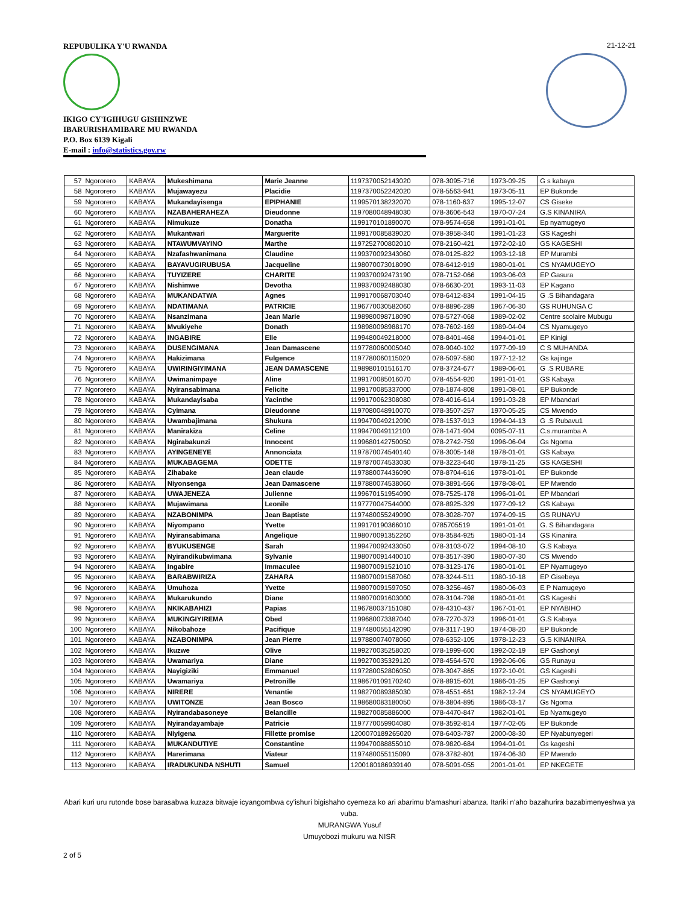REPUBULIKA Y'U RWANDA
IKIGO CY'IGIHUGU GISHINZWE
IBARURISHAMIBARE MU RWANDA
P.O. Box 6139 Kigali
E-mail : info@statistics.gov.rw
21-12-21
| 57 | Ngororero | KABAYA | Mukeshimana | Marie Jeanne | 1197370052143020 | 078-3095-716 | 1973-09-25 | G s kabaya |
| 58 | Ngororero | KABAYA | Mujawayezu | Placidie | 1197370052242020 | 078-5563-941 | 1973-05-11 | EP Bukonde |
| 59 | Ngororero | KABAYA | Mukandayisenga | EPIPHANIE | 1199570138232070 | 078-1160-637 | 1995-12-07 | CS Giseke |
| 60 | Ngororero | KABAYA | NZABAHERAHEZA | Dieudonne | 1197080048948030 | 078-3606-543 | 1970-07-24 | G.S KINANIRA |
| 61 | Ngororero | KABAYA | Nimukuze | Donatha | 1199170101890070 | 078-9574-658 | 1991-01-01 | Ep nyamugeyo |
| 62 | Ngororero | KABAYA | Mukantwari | Marguerite | 1199170085839020 | 078-3958-340 | 1991-01-23 | GS Kageshi |
| 63 | Ngororero | KABAYA | NTAWUMVAYINO | Marthe | 1197252700802010 | 078-2160-421 | 1972-02-10 | GS KAGESHI |
| 64 | Ngororero | KABAYA | Nzafashwanimana | Claudine | 1199370092343060 | 078-0125-822 | 1993-12-18 | EP Murambi |
| 65 | Ngororero | KABAYA | BAYAVUGIRUBUSA | Jacqueline | 1198070073018090 | 078-6412-919 | 1980-01-01 | CS NYAMUGEYO |
| 66 | Ngororero | KABAYA | TUYIZERE | CHARITE | 1199370092473190 | 078-7152-066 | 1993-06-03 | EP Gasura |
| 67 | Ngororero | KABAYA | Nishimwe | Devotha | 1199370092488030 | 078-6630-201 | 1993-11-03 | EP Kagano |
| 68 | Ngororero | KABAYA | MUKANDATWA | Agnes | 1199170068703040 | 078-6412-834 | 1991-04-15 | G .S Bihandagara |
| 69 | Ngororero | KABAYA | NDATIMANA | PATRICIE | 1196770030582060 | 078-8896-289 | 1967-06-30 | GS RUHUNGA C |
| 70 | Ngororero | KABAYA | Nsanzimana | Jean Marie | 1198980098718090 | 078-5727-068 | 1989-02-02 | Centre scolaire Mubugu |
| 71 | Ngororero | KABAYA | Mvukiyehe | Donath | 1198980098988170 | 078-7602-169 | 1989-04-04 | CS Nyamugeyo |
| 72 | Ngororero | KABAYA | INGABIRE | Elie | 1199480049218000 | 078-8401-468 | 1994-01-01 | EP Kinigi |
| 73 | Ngororero | KABAYA | DUSENGIMANA | Jean Damascene | 1197780060005040 | 078-9040-102 | 1977-09-19 | C S MUHANDA |
| 74 | Ngororero | KABAYA | Hakizimana | Fulgence | 1197780060115020 | 078-5097-580 | 1977-12-12 | Gs kajinge |
| 75 | Ngororero | KABAYA | UWIRINGIYIMANA | JEAN DAMASCENE | 1198980101516170 | 078-3724-677 | 1989-06-01 | G .S RUBARE |
| 76 | Ngororero | KABAYA | Uwimanimpaye | Aline | 1199170085016070 | 078-4554-920 | 1991-01-01 | GS Kabaya |
| 77 | Ngororero | KABAYA | Nyiransabimana | Felicite | 1199170085337000 | 078-1874-808 | 1991-08-01 | EP Bukonde |
| 78 | Ngororero | KABAYA | Mukandayisaba | Yacinthe | 1199170062308080 | 078-4016-614 | 1991-03-28 | EP Mbandari |
| 79 | Ngororero | KABAYA | Cyimana | Dieudonne | 1197080048910070 | 078-3507-257 | 1970-05-25 | CS Mwendo |
| 80 | Ngororero | KABAYA | Uwambajimana | Shukura | 1199470049212090 | 078-1537-913 | 1994-04-13 | G .S Rubavu1 |
| 81 | Ngororero | KABAYA | Manirakiza | Celine | 1199470049112100 | 078-1471-904 | 0095-07-11 | C.s.muramba A |
| 82 | Ngororero | KABAYA | Ngirabakunzi | Innocent | 1199680142750050 | 078-2742-759 | 1996-06-04 | Gs Ngoma |
| 83 | Ngororero | KABAYA | AYINGENEYE | Annonciata | 1197870074540140 | 078-3005-148 | 1978-01-01 | GS Kabaya |
| 84 | Ngororero | KABAYA | MUKABAGEMA | ODETTE | 1197870074533030 | 078-3223-640 | 1978-11-25 | GS KAGESHI |
| 85 | Ngororero | KABAYA | Zihabake | Jean claude | 1197880074436090 | 078-8704-616 | 1978-01-01 | EP Bukonde |
| 86 | Ngororero | KABAYA | Niyonsenga | Jean Damascene | 1197880074538060 | 078-3891-566 | 1978-08-01 | EP Mwendo |
| 87 | Ngororero | KABAYA | UWAJENEZA | Julienne | 1199670151954090 | 078-7525-178 | 1996-01-01 | EP Mbandari |
| 88 | Ngororero | KABAYA | Mujawimana | Leonile | 1197770047544000 | 078-8925-329 | 1977-09-12 | GS Kabaya |
| 89 | Ngororero | KABAYA | NZABONIMPA | Jean Baptiste | 1197480055249090 | 078-3028-707 | 1974-09-15 | GS RUNAYU |
| 90 | Ngororero | KABAYA | Niyompano | Yvette | 1199170190366010 | 0785705519 | 1991-01-01 | G. S Bihandagara |
| 91 | Ngororero | KABAYA | Nyiransabimana | Angelique | 1198070091352260 | 078-3584-925 | 1980-01-14 | GS Kinanira |
| 92 | Ngororero | KABAYA | BYUKUSENGE | Sarah | 1199470092433050 | 078-3103-072 | 1994-08-10 | G.S Kabaya |
| 93 | Ngororero | KABAYA | Nyirandikubwimana | Sylvanie | 1198070091440010 | 078-3517-390 | 1980-07-30 | CS Mwendo |
| 94 | Ngororero | KABAYA | Ingabire | Immaculee | 1198070091521010 | 078-3123-176 | 1980-01-01 | EP Nyamugeyo |
| 95 | Ngororero | KABAYA | BARABWIRIZA | ZAHARA | 1198070091587060 | 078-3244-511 | 1980-10-18 | EP Gisebeya |
| 96 | Ngororero | KABAYA | Umuhoza | Yvette | 1198070091597050 | 078-3256-467 | 1980-06-03 | E P Namugeyo |
| 97 | Ngororero | KABAYA | Mukarukundo | Diane | 1198070091603000 | 078-3104-798 | 1980-01-01 | GS Kageshi |
| 98 | Ngororero | KABAYA | NKIKABAHIZI | Papias | 1196780037151080 | 078-4310-437 | 1967-01-01 | EP NYABIHO |
| 99 | Ngororero | KABAYA | MUKINGIYIREMA | Obed | 1199680073387040 | 078-7270-373 | 1996-01-01 | G.S Kabaya |
| 100 | Ngororero | KABAYA | Nikobahoze | Pacifique | 1197480055142090 | 078-3117-190 | 1974-08-20 | EP Bukonde |
| 101 | Ngororero | KABAYA | NZABONIMPA | Jean Pierre | 1197880074078060 | 078-6352-105 | 1978-12-23 | G.S KINANIRA |
| 102 | Ngororero | KABAYA | Ikuzwe | Olive | 1199270035258020 | 078-1999-600 | 1992-02-19 | EP Gashonyi |
| 103 | Ngororero | KABAYA | Uwamariya | Diane | 1199270035329120 | 078-4564-570 | 1992-06-06 | GS Runayu |
| 104 | Ngororero | KABAYA | Nayigiziki | Emmanuel | 1197280052806050 | 078-3047-865 | 1972-10-01 | GS Kageshi |
| 105 | Ngororero | KABAYA | Uwamariya | Petronille | 1198670109170240 | 078-8915-601 | 1986-01-25 | EP Gashonyi |
| 106 | Ngororero | KABAYA | NIRERE | Venantie | 1198270089385030 | 078-4551-661 | 1982-12-24 | CS NYAMUGEYO |
| 107 | Ngororero | KABAYA | UWITONZE | Jean Bosco | 1198680083180050 | 078-3804-895 | 1986-03-17 | Gs Ngoma |
| 108 | Ngororero | KABAYA | Nyirandabasoneye | Belancille | 1198270085886000 | 078-4470-847 | 1982-01-01 | Ep Nyamugeyo |
| 109 | Ngororero | KABAYA | Nyirandayambaje | Patricie | 1197770059904080 | 078-3592-814 | 1977-02-05 | EP Bukonde |
| 110 | Ngororero | KABAYA | Niyigena | Fillette promise | 1200070189265020 | 078-6403-787 | 2000-08-30 | EP Nyabunyegeri |
| 111 | Ngororero | KABAYA | MUKANDUTIYE | Constantine | 1199470088855010 | 078-9820-684 | 1994-01-01 | Gs kageshi |
| 112 | Ngororero | KABAYA | Harerimana | Viateur | 1197480055115090 | 078-3782-801 | 1974-06-30 | EP Mwendo |
| 113 | Ngororero | KABAYA | IRADUKUNDA NSHUTI | Samuel | 1200180186939140 | 078-5091-055 | 2001-01-01 | EP NKEGETE |
Abari kuri uru rutonde bose barasabwa kuzaza bitwaje icyangombwa cy'ishuri bigishaho cyemeza ko ari abarimu b'amashuri abanza. Itariki n'aho bazahurira bazabimenyeshwa ya vuba.
MURANGWA Yusuf
Umuyobozi mukuru wa NISR
2 of 5